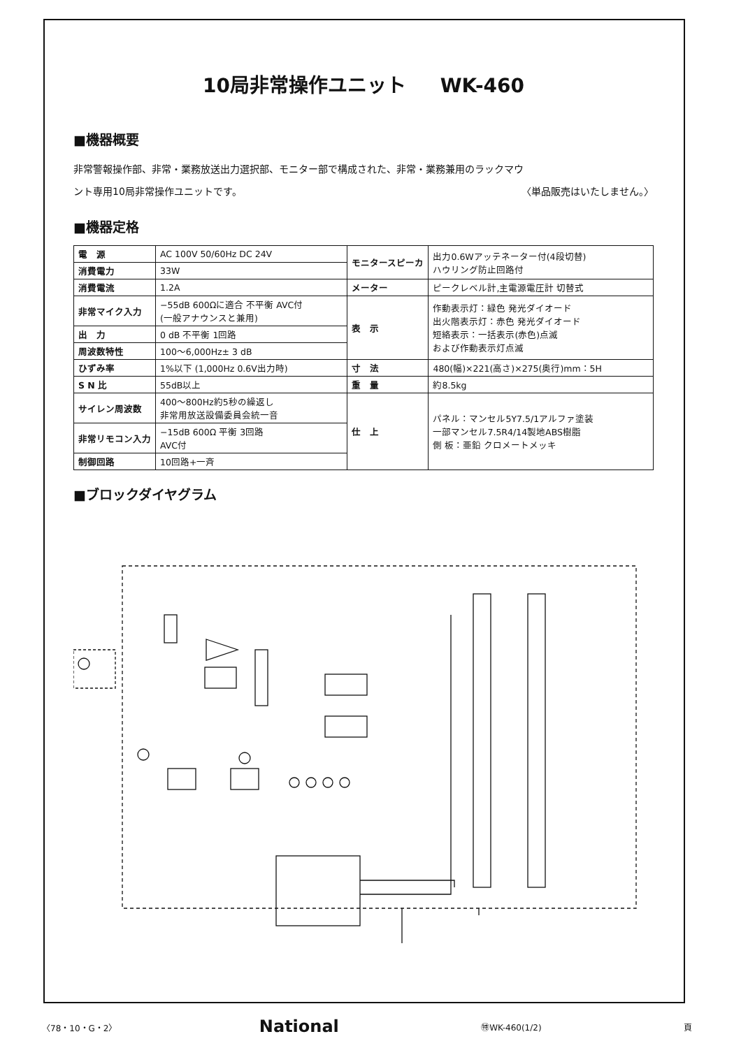10局非常操作ユニット WK-460
■機器概要
非常警報操作部、非常・業務放送出力選択部、モニター部で構成された、非常・業務兼用のラックマウ
ント専用10局非常操作ユニットです。 〈単品販売はいたしません。〉
■機器定格
| 電 源 | AC 100V 50/60Hz DC 24V | モニタースピーカ | 出力0.6Wアッテネーター付(4段切替) ハウリング防止回路付 |
| 消費電力 | 33W | | |
| 消費電流 | 1.2A | メーター | ピークレベル計,主電源電圧計 切替式 |
| 非常マイク入力 | −55dB 600Ωに適合 不平衡 AVC付 (一般アナウンスと兼用) | 表 示 | 作動表示灯：緑色 発光ダイオード 出火階表示灯：赤色 発光ダイオード 短絡表示：一括表示(赤色)点滅 および作動表示灯点滅 |
| 出 力 | 0 dB 不平衡 1回路 | | |
| 周波数特性 | 100〜6,000Hz± 3 dB | | |
| ひずみ率 | 1%以下 (1,000Hz 0.6V出力時) | 寸 法 | 480(幅)×221(高さ)×275(奥行)mm：5H |
| S N 比 | 55dB以上 | 重 量 | 約8.5kg |
| サイレン周波数 | 400〜800Hz約5秒の繰返し 非常用放送設備委員会統一音 | 仕 上 | パネル：マンセル5Y7.5/1アルファ塗装 一部マンセル7.5R4/14製地ABS樹脂 側 板：亜鉛 クロメートメッキ |
| 非常リモコン入力 | −15dB 600Ω 平衡 3回路 AVC付 | | |
| 制御回路 | 10回路+一斉 | | |
■ブロックダイヤグラム
〈78・10・G・2〉 National ㊕WK-460(1/2) 頁